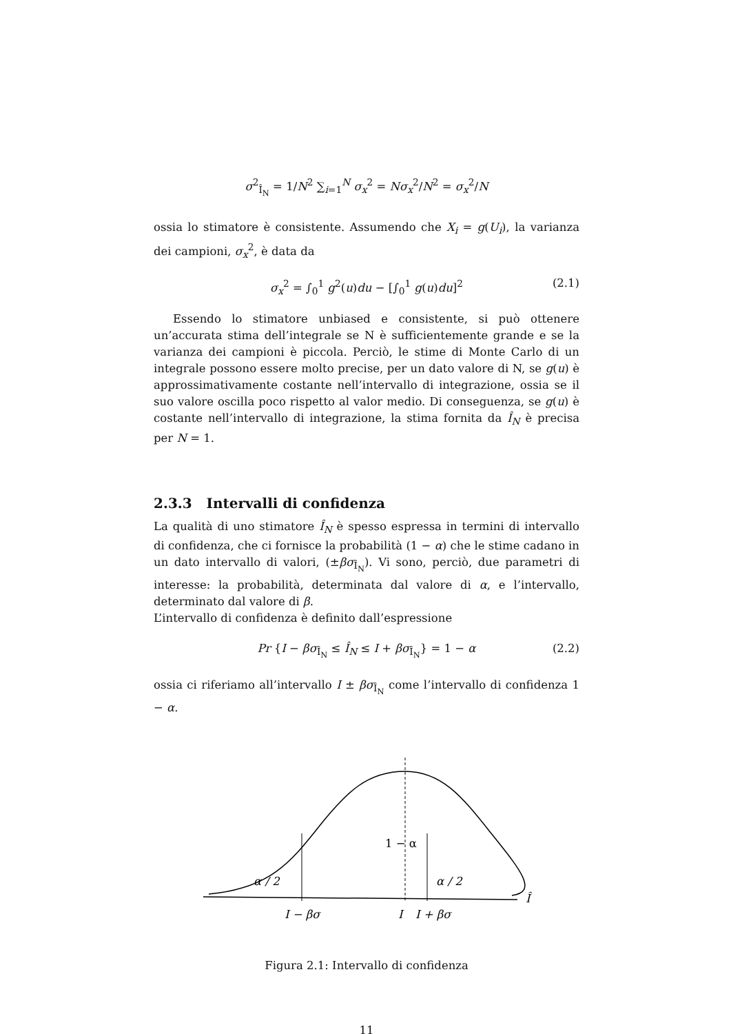σ<sup>2</sup><sub>Î<sub>N</sub></sub> = 1/N<sup>2</sup> ∑<sub>i=1</sub><sup>N</sup> σ<sub>x</sub><sup>2</sup> = Nσ<sub>x</sub><sup>2</sup>/N<sup>2</sup> = σ<sub>x</sub><sup>2</sup>/N
ossia lo stimatore è consistente. Assumendo che X<sub>i</sub> = g(U<sub>i</sub>), la varianza dei campioni, σ<sub>x</sub><sup>2</sup>, è data da
σ<sub>x</sub><sup>2</sup> = ∫<sub>0</sub><sup>1</sup> g<sup>2</sup>(u)du − [∫<sub>0</sub><sup>1</sup> g(u)du]<sup>2</sup> (2.1)
Essendo lo stimatore unbiased e consistente, si può ottenere un’accurata stima dell’integrale se N è sufficientemente grande e se la varianza dei campioni è piccola. Perciò, le stime di Monte Carlo di un integrale possono essere molto precise, per un dato valore di N, se g(u) è approssimativamente costante nell’intervallo di integrazione, ossia se il suo valore oscilla poco rispetto al valor medio. Di conseguenza, se g(u) è costante nell’intervallo di integrazione, la stima fornita da Î<sub>N</sub> è precisa per N = 1.
2.3.3 Intervalli di confidenza
La qualità di uno stimatore Î<sub>N</sub> è spesso espressa in termini di intervallo di confidenza, che ci fornisce la probabilità (1 − α) che le stime cadano in un dato intervallo di valori, (±βσ<sub>Î<sub>N</sub></sub>). Vi sono, perciò, due parametri di interesse: la probabilità, determinata dal valore di α, e l’intervallo, determinato dal valore di β.
L’intervallo di confidenza è definito dall’espressione
Pr {I − βσ<sub>Î<sub>N</sub></sub> ≤ Î<sub>N</sub> ≤ I + βσ<sub>Î<sub>N</sub></sub>} = 1 − α (2.2)
ossia ci riferiamo all’intervallo I ± βσ<sub>Î<sub>N</sub></sub> come l’intervallo di confidenza 1 − α.
α / 2
α / 2
1 − α
I − βσ
I
I + βσ
Î
Figura 2.1: Intervallo di confidenza
11